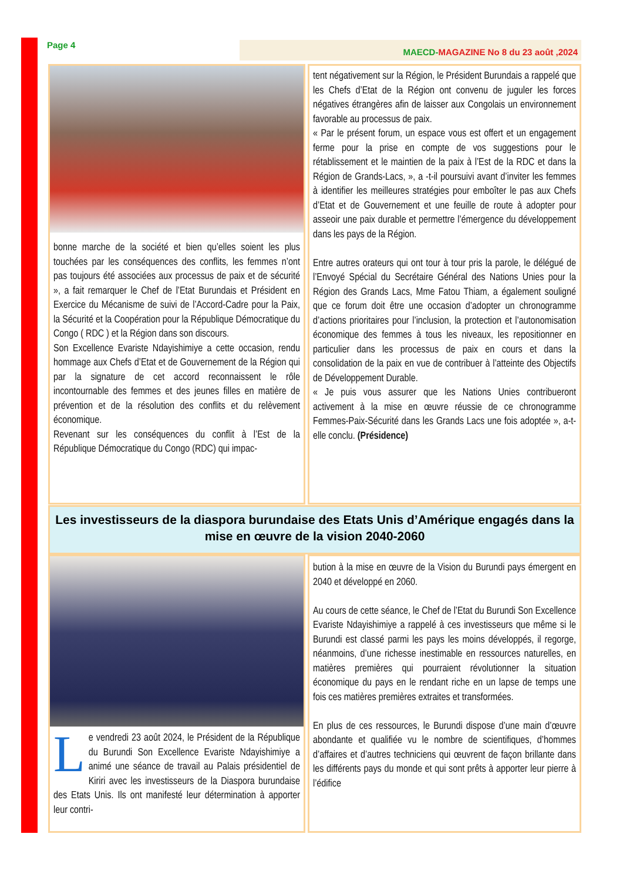Page 4
MAECD-MAGAZINE No 8 du 23 août ,2024
bonne marche de la société et bien qu’elles soient les plus touchées par les conséquences des conflits, les femmes n’ont pas toujours été associées aux processus de paix et de sécurité », a fait remarquer le Chef de l’Etat Burundais et Président en Exercice du Mécanisme de suivi de l’Accord-Cadre pour la Paix, la Sécurité et la Coopération pour la République Démocratique du Congo ( RDC ) et la Région dans son discours.
Son Excellence Evariste Ndayishimiye a cette occasion, rendu hommage aux Chefs d’Etat et de Gouvernement de la Région qui par la signature de cet accord reconnaissent le rôle incontournable des femmes et des jeunes filles en matière de prévention et de la résolution des conflits et du relèvement économique.
Revenant sur les conséquences du conflit à l’Est de la République Démocratique du Congo (RDC) qui impac-
tent négativement sur la Région, le Président Burundais a rappelé que les Chefs d’Etat de la Région ont convenu de juguler les forces négatives étrangères afin de laisser aux Congolais un environnement favorable au processus de paix.
« Par le présent forum, un espace vous est offert et un engagement ferme pour la prise en compte de vos suggestions pour le rétablissement et le maintien de la paix à l’Est de la RDC et dans la Région de Grands-Lacs, », a -t-il poursuivi avant d’inviter les femmes à identifier les meilleures stratégies pour emboîter le pas aux Chefs d’Etat et de Gouvernement et une feuille de route à adopter pour asseoir une paix durable et permettre l’émergence du développement dans les pays de la Région.
Entre autres orateurs qui ont tour à tour pris la parole, le délégué de l’Envoyé Spécial du Secrétaire Général des Nations Unies pour la Région des Grands Lacs, Mme Fatou Thiam, a également souligné que ce forum doit être une occasion d’adopter un chronogramme d’actions prioritaires pour l’inclusion, la protection et l’autonomisation économique des femmes à tous les niveaux, les repositionner en particulier dans les processus de paix en cours et dans la consolidation de la paix en vue de contribuer à l’atteinte des Objectifs de Développement Durable.
« Je puis vous assurer que les Nations Unies contribueront activement à la mise en œuvre réussie de ce chronogramme Femmes-Paix-Sécurité dans les Grands Lacs une fois adoptée », a-t-elle conclu. (Présidence)
Les investisseurs de la diaspora burundaise des Etats Unis d’Amérique engagés dans la mise en œuvre de la vision 2040-2060
Le vendredi 23 août 2024, le Président de la République du Burundi Son Excellence Evariste Ndayishimiye a animé une séance de travail au Palais présidentiel de Kiriri avec les investisseurs de la Diaspora burundaise des Etats Unis. Ils ont manifesté leur détermination à apporter leur contri-
bution à la mise en œuvre de la Vision du Burundi pays émergent en 2040 et développé en 2060.
Au cours de cette séance, le Chef de l’Etat du Burundi Son Excellence Evariste Ndayishimiye a rappelé à ces investisseurs que même si le Burundi est classé parmi les pays les moins développés, il regorge, néanmoins, d’une richesse inestimable en ressources naturelles, en matières premières qui pourraient révolutionner la situation économique du pays en le rendant riche en un lapse de temps une fois ces matières premières extraites et transformées.
En plus de ces ressources, le Burundi dispose d’une main d’œuvre abondante et qualifiée vu le nombre de scientifiques, d’hommes d’affaires et d’autres techniciens qui œuvrent de façon brillante dans les différents pays du monde et qui sont prêts à apporter leur pierre à l’édifice